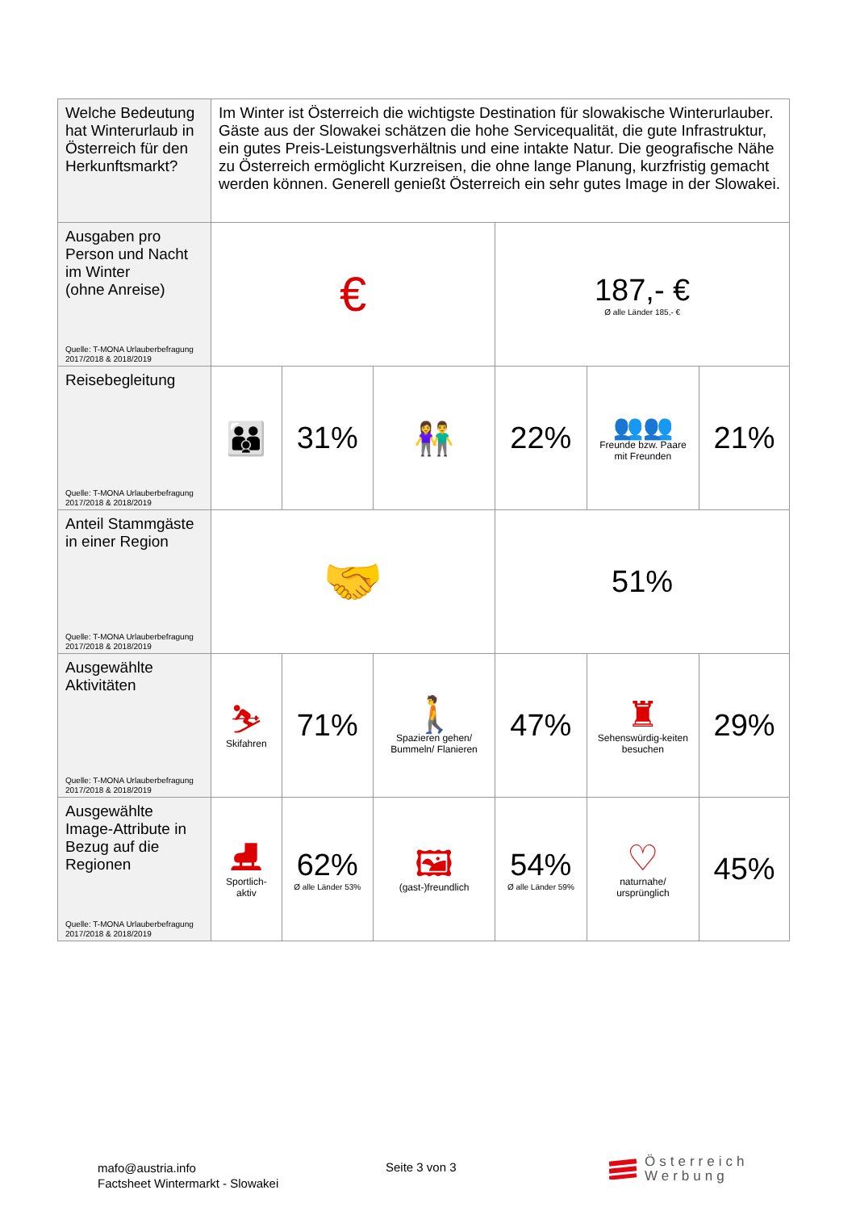| Welche Bedeutung hat Winterurlaub in Österreich für den Herkunftsmarkt? | Im Winter ist Österreich die wichtigste Destination für slowakische Winterurlauber. Gäste aus der Slowakei schätzen die hohe Servicequalität, die gute Infrastruktur, ein gutes Preis-Leistungsverhältnis und eine intakte Natur. Die geografische Nähe zu Österreich ermöglicht Kurzreisen, die ohne lange Planung, kurzfristig gemacht werden können. Generell genießt Österreich ein sehr gutes Image in der Slowakei. | | | | | |
| Ausgaben pro Person und Nacht im Winter (ohne Anreise) Quelle: T-MONA Urlauberbefragung 2017/2018 & 2018/2019 | € | | | 187,- € Ø alle Länder 185,- € | | |
| Reisebegleitung Quelle: T-MONA Urlauberbefragung 2017/2018 & 2018/2019 | 👪 | 31% | 👫 | 22% | 👥👥 Freunde bzw. Paare mit Freunden | 21% |
| Anteil Stammgäste in einer Region Quelle: T-MONA Urlauberbefragung 2017/2018 & 2018/2019 | 🤝 | | | 51% | | |
| Ausgewählte Aktivitäten Quelle: T-MONA Urlauberbefragung 2017/2018 & 2018/2019 | ⛷ Skifahren | 71% | 🚶 Spazieren gehen/ Bummeln/ Flanieren | 47% | ♜ Sehenswürdig-keiten besuchen | 29% |
| Ausgewählte Image-Attribute in Bezug auf die Regionen Quelle: T-MONA Urlauberbefragung 2017/2018 & 2018/2019 | ⛸ Sportlich-aktiv | 62% Ø alle Länder 53% | 🖼 (gast-)freundlich | 54% Ø alle Länder 59% | ♡ naturnahe/ ursprünglich | 45% |
mafo@austria.info
Factsheet Wintermarkt - Slowakei
Seite 3 von 3
Österreich
Werbung